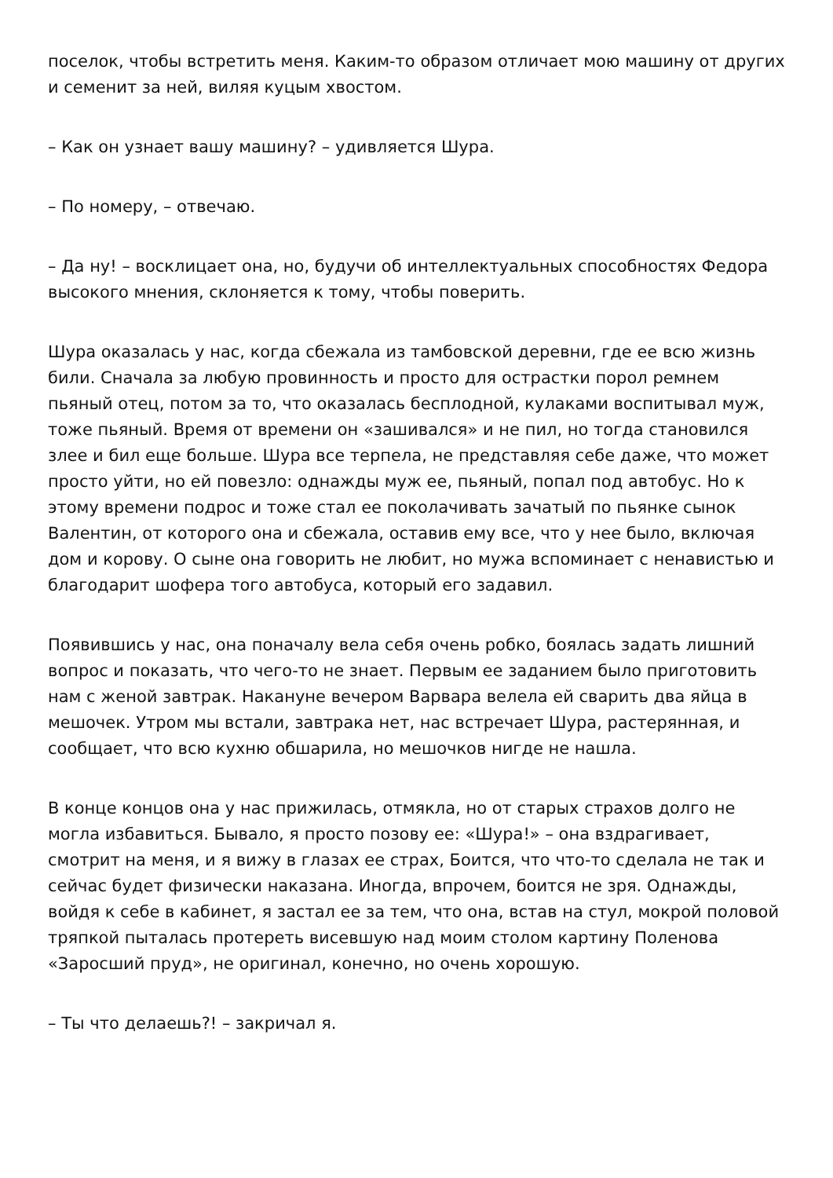поселок, чтобы встретить меня. Каким-то образом отличает мою машину от других и семенит за ней, виляя куцым хвостом.
– Как он узнает вашу машину? – удивляется Шура.
– По номеру, – отвечаю.
– Да ну! – восклицает она, но, будучи об интеллектуальных способностях Федора высокого мнения, склоняется к тому, чтобы поверить.
Шура оказалась у нас, когда сбежала из тамбовской деревни, где ее всю жизнь били. Сначала за любую провинность и просто для острастки порол ремнем пьяный отец, потом за то, что оказалась бесплодной, кулаками воспитывал муж, тоже пьяный. Время от времени он «зашивался» и не пил, но тогда становился злее и бил еще больше. Шура все терпела, не представляя себе даже, что может просто уйти, но ей повезло: однажды муж ее, пьяный, попал под автобус. Но к этому времени подрос и тоже стал ее поколачивать зачатый по пьянке сынок Валентин, от которого она и сбежала, оставив ему все, что у нее было, включая дом и корову. О сыне она говорить не любит, но мужа вспоминает с ненавистью и благодарит шофера того автобуса, который его задавил.
Появившись у нас, она поначалу вела себя очень робко, боялась задать лишний вопрос и показать, что чего-то не знает. Первым ее заданием было приготовить нам с женой завтрак. Накануне вечером Варвара велела ей сварить два яйца в мешочек. Утром мы встали, завтрака нет, нас встречает Шура, растерянная, и сообщает, что всю кухню обшарила, но мешочков нигде не нашла.
В конце концов она у нас прижилась, отмякла, но от старых страхов долго не могла избавиться. Бывало, я просто позову ее: «Шура!» – она вздрагивает, смотрит на меня, и я вижу в глазах ее страх, Боится, что что-то сделала не так и сейчас будет физически наказана. Иногда, впрочем, боится не зря. Однажды, войдя к себе в кабинет, я застал ее за тем, что она, встав на стул, мокрой половой тряпкой пыталась протереть висевшую над моим столом картину Поленова «Заросший пруд», не оригинал, конечно, но очень хорошую.
– Ты что делаешь?! – закричал я.